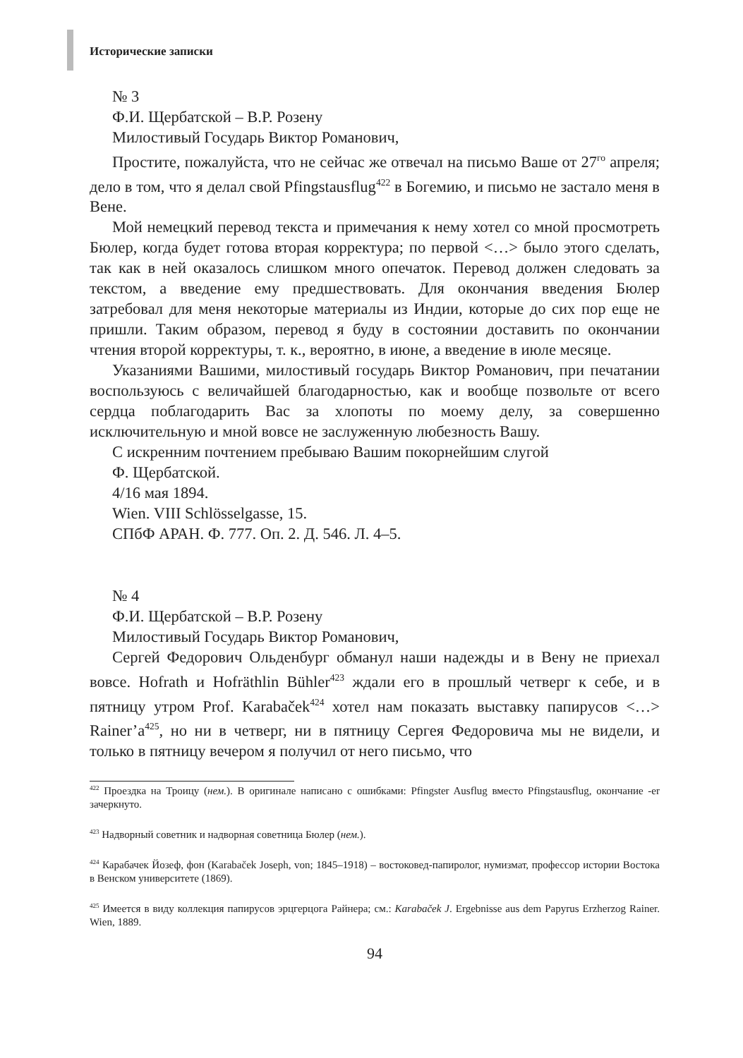Исторические записки
№ 3
Ф.И. Щербатской – В.Р. Розену
Милостивый Государь Виктор Романович,
Простите, пожалуйста, что не сейчас же отвечал на письмо Ваше от 27<sup>го</sup> апреля; дело в том, что я делал свой Pfingstausflug<sup>422</sup> в Богемию, и письмо не застало меня в Вене.
Мой немецкий перевод текста и примечания к нему хотел со мной просмотреть Бюлер, когда будет готова вторая корректура; по первой <…> было этого сделать, так как в ней оказалось слишком много опечаток. Перевод должен следовать за текстом, а введение ему предшествовать. Для окончания введения Бюлер затребовал для меня некоторые материалы из Индии, которые до сих пор еще не пришли. Таким образом, перевод я буду в состоянии доставить по окончании чтения второй корректуры, т. к., вероятно, в июне, а введение в июле месяце.
Указаниями Вашими, милостивый государь Виктор Романович, при печатании воспользуюсь с величайшей благодарностью, как и вообще позвольте от всего сердца поблагодарить Вас за хлопоты по моему делу, за совершенно исключительную и мной вовсе не заслуженную любезность Вашу.
С искренним почтением пребываю Вашим покорнейшим слугой
Ф. Щербатской.
4/16 мая 1894.
Wien. VIII Schlösselgasse, 15.
СПбФ АРАН. Ф. 777. Оп. 2. Д. 546. Л. 4–5.
№ 4
Ф.И. Щербатской – В.Р. Розену
Милостивый Государь Виктор Романович,
Сергей Федорович Ольденбург обманул наши надежды и в Вену не приехал вовсе. Hofrath и Hofräthlin Bühler<sup>423</sup> ждали его в прошлый четверг к себе, и в пятницу утром Prof. Karabaček<sup>424</sup> хотел нам показать выставку папирусов <…> Rainer’a<sup>425</sup>, но ни в четверг, ни в пятницу Сергея Федоровича мы не видели, и только в пятницу вечером я получил от него письмо, что
<sup>422</sup> Проездка на Троицу (нем.). В оригинале написано с ошибками: Pfingster Ausflug вместо Pfingstausflug, окончание -er зачеркнуто.
<sup>423</sup> Надворный советник и надворная советница Бюлер (нем.).
<sup>424</sup> Карабачек Йозеф, фон (Karabaček Joseph, von; 1845–1918) – востоковед-папиролог, нумизмат, профессор истории Востока в Венском университете (1869).
<sup>425</sup> Имеется в виду коллекция папирусов эрцгерцога Райнера; см.: Karabaček J. Ergebnisse aus dem Papyrus Erzherzog Rainer. Wien, 1889.
94